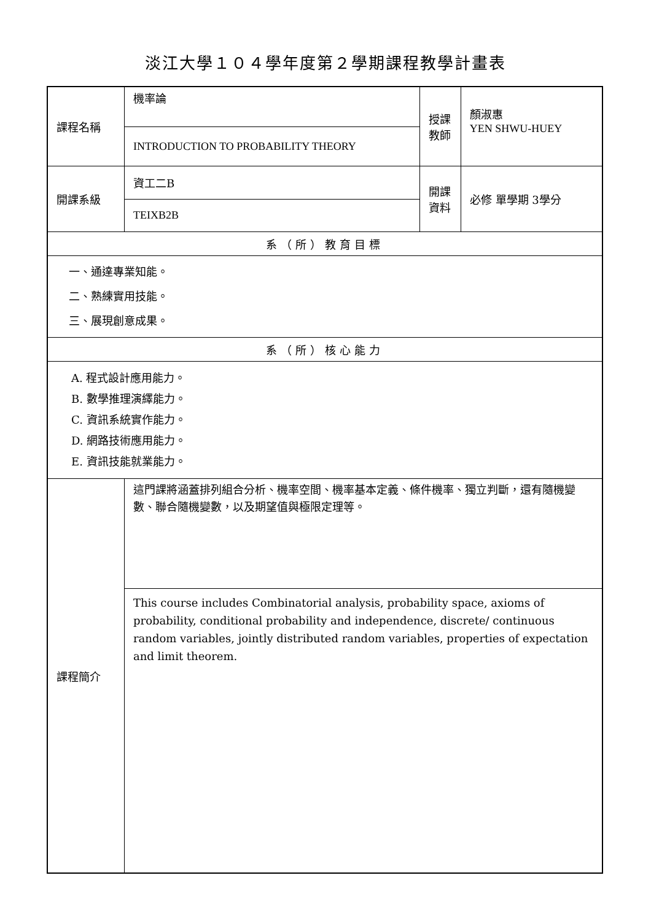淡江大學１０４學年度第２學期課程教學計畫表
| 課程名稱 | 機率論 | 授課 教師 | 顏淑惠 YEN SHWU-HUEY |
| | INTRODUCTION TO PROBABILITY THEORY | | |
| 開課系級 | 資工二B | 開課 資料 | 必修 單學期 3學分 |
| | TEIXB2B | | |
| 系（所）教育目標 | | | |
| 一、通達專業知能。 二、熟練實用技能。 三、展現創意成果。 | | | |
| 系（所）核心能力 | | | |
| A. 程式設計應用能力。 B. 數學推理演繹能力。 C. 資訊系統實作能力。 D. 網路技術應用能力。 E. 資訊技能就業能力。 | | | |
| 課程簡介 | 這門課將涵蓋排列組合分析、機率空間、機率基本定義、條件機率、獨立判斷，還有隨機變數、聯合隨機變數，以及期望值與極限定理等。 | | |
| | This course includes Combinatorial analysis, probability space, axioms of probability, conditional probability and independence, discrete/ continuous random variables, jointly distributed random variables, properties of expectation and limit theorem. | | |